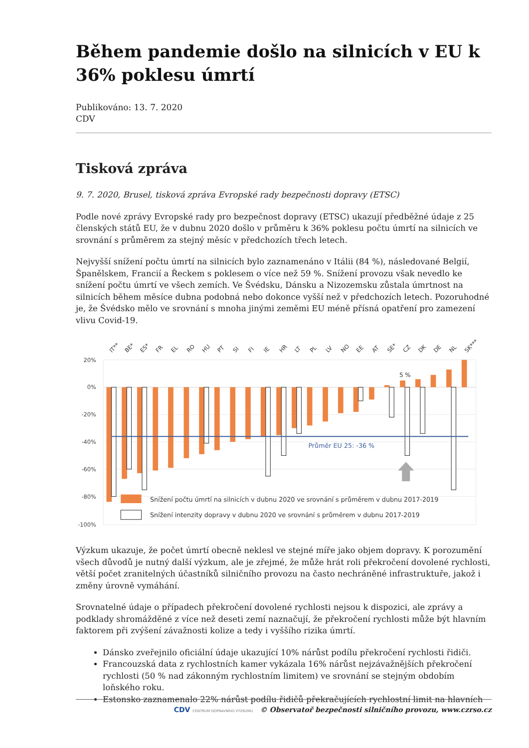Během pandemie došlo na silnicích v EU k 36% poklesu úmrtí
Publikováno: 13. 7. 2020
CDV
Tisková zpráva
9. 7. 2020, Brusel, tisková zpráva Evropské rady bezpečnosti dopravy (ETSC)
Podle nové zprávy Evropské rady pro bezpečnost dopravy (ETSC) ukazují předběžné údaje z 25 členských států EU, že v dubnu 2020 došlo v průměru k 36% poklesu počtu úmrtí na silnicích ve srovnání s průměrem za stejný měsíc v předchozích třech letech.
Nejvyšší snížení počtu úmrtí na silnicích bylo zaznamenáno v Itálii (84 %), následované Belgií, Španělskem, Francií a Řeckem s poklesem o více než 59 %. Snížení provozu však nevedlo ke snížení počtu úmrtí ve všech zemích. Ve Švédsku, Dánsku a Nizozemsku zůstala úmrtnost na silnicích během měsíce dubna podobná nebo dokonce vyšší než v předchozích letech. Pozoruhodné je, že Švédsko mělo ve srovnání s mnoha jinými zeměmi EU méně přísná opatření pro zamezení vlivu Covid-19.
20%
0%
-20%
-40%
-60%
-80%
-100%
Průměr EU 25: -36 %
5 %
Snížení počtu úmrtí na silnicích v dubnu 2020 ve srovnání s průměrem v dubnu 2017-2019
Snížení intenzity dopravy v dubnu 2020 ve srovnání s průměrem v dubnu 2017-2019
IT**
BE*
ES*
FR
EL
RO
HU
PT
SI
FI
IE
HR
LT
PL
LV
NO
EE
AT
SE*
CZ
DK
DE
NL
SK***
Výzkum ukazuje, že počet úmrtí obecně neklesl ve stejné míře jako objem dopravy. K porozumění všech důvodů je nutný další výzkum, ale je zřejmé, že může hrát roli překročení dovolené rychlosti, větší počet zranitelných účastníků silničního provozu na často nechráněné infrastruktuře, jakož i změny úrovně vymáhání.
Srovnatelné údaje o případech překročení dovolené rychlosti nejsou k dispozici, ale zprávy a podklady shromážděné z více než deseti zemí naznačují, že překročení rychlosti může být hlavním faktorem při zvýšení závažnosti kolize a tedy i vyššího rizika úmrtí.
Dánsko zveřejnilo oficiální údaje ukazující 10% nárůst podílu překročení rychlosti řidiči.
Francouzská data z rychlostních kamer vykázala 16% nárůst nejzávažnějších překročení rychlosti (50 % nad zákonným rychlostním limitem) ve srovnání se stejným obdobím loňského roku.
Estonsko zaznamenalo 22% nárůst podílu řidičů překračujících rychlostní limit na hlavních
CDV CENTRUM DOPRAVNÍHO VÝZKUMU © Observatoř bezpečnosti silničního provozu, www.czrso.cz